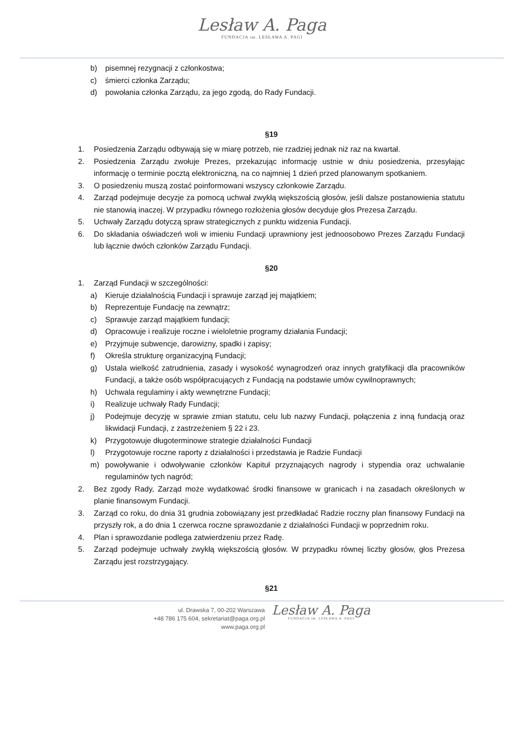Lesław A. Paga
FUNDACJA im. LESŁAWA A. PAGI
b) pisemnej rezygnacji z członkostwa;
c) śmierci członka Zarządu;
d) powołania członka Zarządu, za jego zgodą, do Rady Fundacji.
§19
1. Posiedzenia Zarządu odbywają się w miarę potrzeb, nie rzadziej jednak niż raz na kwartał.
2. Posiedzenia Zarządu zwołuje Prezes, przekazując informację ustnie w dniu posiedzenia, przesyłając informację o terminie pocztą elektroniczną, na co najmniej 1 dzień przed planowanym spotkaniem.
3. O posiedzeniu muszą zostać poinformowani wszyscy członkowie Zarządu.
4. Zarząd podejmuje decyzje za pomocą uchwał zwykłą większością głosów, jeśli dalsze postanowienia statutu nie stanowią inaczej. W przypadku równego rozłożenia głosów decyduje głos Prezesa Zarządu.
5. Uchwały Zarządu dotyczą spraw strategicznych z punktu widzenia Fundacji.
6. Do składania oświadczeń woli w imieniu Fundacji uprawniony jest jednoosobowo Prezes Zarządu Fundacji lub łącznie dwóch członków Zarządu Fundacji.
§20
1. Zarząd Fundacji w szczególności:
a) Kieruje działalnością Fundacji i sprawuje zarząd jej majątkiem;
b) Reprezentuje Fundację na zewnątrz;
c) Sprawuje zarząd majątkiem fundacji;
d) Opracowuje i realizuje roczne i wieloletnie programy działania Fundacji;
e) Przyjmuje subwencje, darowizny, spadki i zapisy;
f) Określa strukturę organizacyjną Fundacji;
g) Ustala wielkość zatrudnienia, zasady i wysokość wynagrodzeń oraz innych gratyfikacji dla pracowników Fundacji, a także osób współpracujących z Fundacją na podstawie umów cywilnoprawnych;
h) Uchwala regulaminy i akty wewnętrzne Fundacji;
i) Realizuje uchwały Rady Fundacji;
j) Podejmuje decyzję w sprawie zmian statutu, celu lub nazwy Fundacji, połączenia z inną fundacją oraz likwidacji Fundacji, z zastrzeżeniem § 22 i 23.
k) Przygotowuje długoterminowe strategie działalności Fundacji
l) Przygotowuje roczne raporty z działalności i przedstawia je Radzie Fundacji
m) powoływanie i odwoływanie członków Kapituł przyznających nagrody i stypendia oraz uchwalanie regulaminów tych nagród;
2. Bez zgody Rady, Zarząd może wydatkować środki finansowe w granicach i na zasadach określonych w planie finansowym Fundacji.
3. Zarząd co roku, do dnia 31 grudnia zobowiązany jest przedkładać Radzie roczny plan finansowy Fundacji na przyszły rok, a do dnia 1 czerwca roczne sprawozdanie z działalności Fundacji w poprzednim roku.
4. Plan i sprawozdanie podlega zatwierdzeniu przez Radę.
5. Zarząd podejmuje uchwały zwykłą większością głosów. W przypadku równej liczby głosów, głos Prezesa Zarządu jest rozstrzygający.
§21
ul. Drawska 7, 00-202 Warszawa
+48 786 175 604, sekretariat@paga.org.pl
www.paga.org.pl
Lesław A. Paga
FUNDACJA im. LESŁAWA A. PAGI